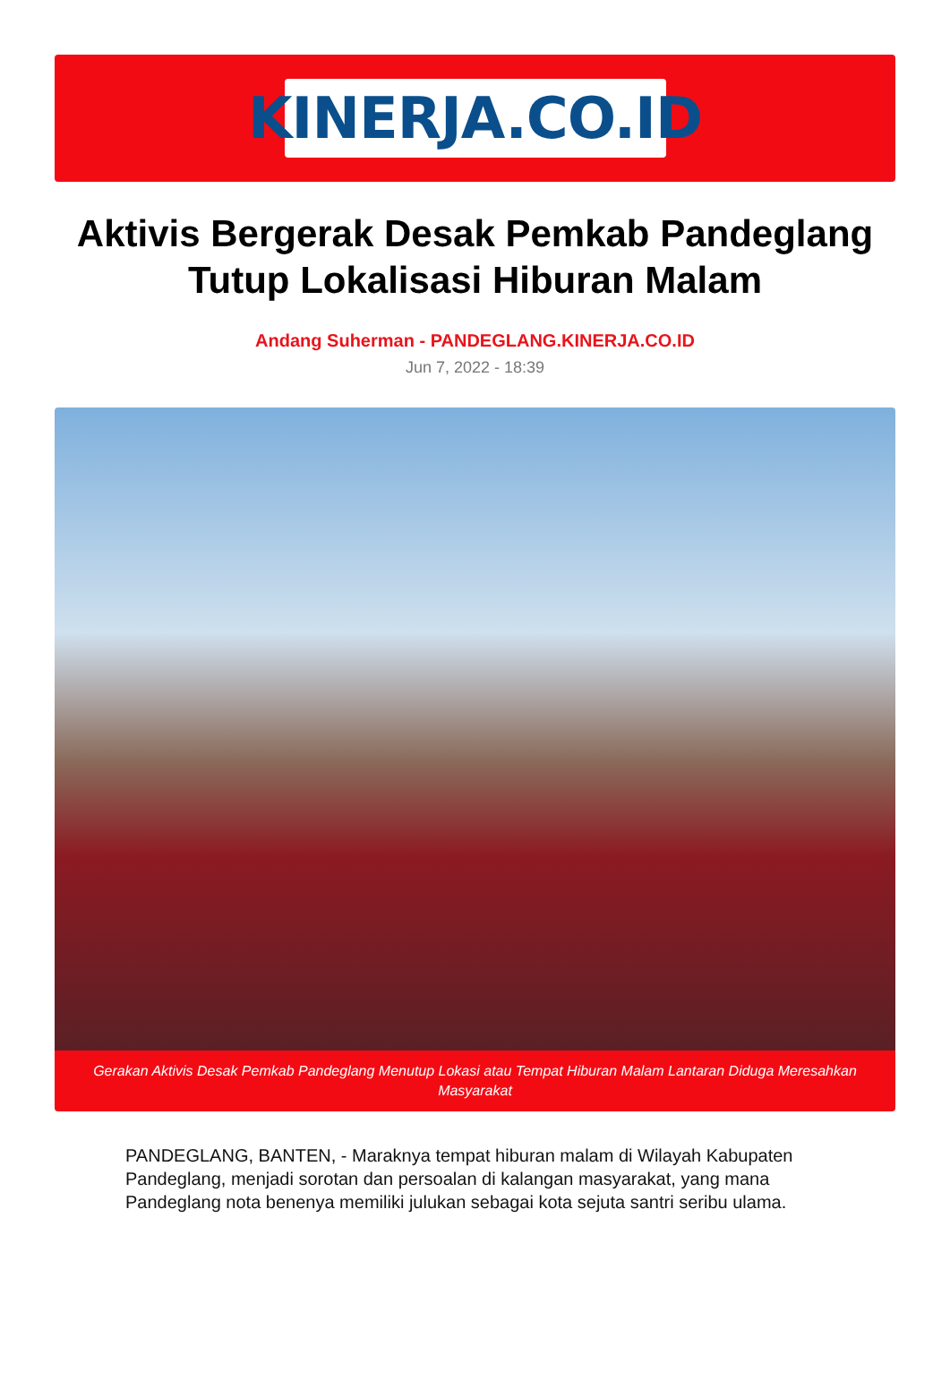KINERJA.CO.ID
Aktivis Bergerak Desak Pemkab Pandeglang Tutup Lokalisasi Hiburan Malam
Andang Suherman - PANDEGLANG.KINERJA.CO.ID
Jun 7, 2022 - 18:39
Gerakan Aktivis Desak Pemkab Pandeglang Menutup Lokasi atau Tempat Hiburan Malam Lantaran Diduga Meresahkan Masyarakat
PANDEGLANG, BANTEN, - Maraknya tempat hiburan malam di Wilayah Kabupaten Pandeglang, menjadi sorotan dan persoalan di kalangan masyarakat, yang mana Pandeglang nota benenya memiliki julukan sebagai kota sejuta santri seribu ulama.